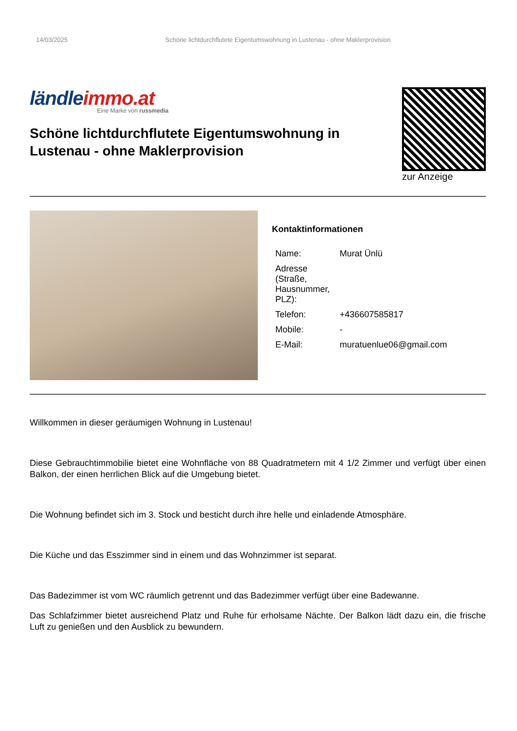14/03/2025 Schöne lichtdurchflutete Eigentumswohnung in Lustenau - ohne Maklerprovision
ländleimmo.at
Eine Marke von russmedia
Schöne lichtdurchflutete Eigentumswohnung in Lustenau - ohne Maklerprovision
zur Anzeige
Kontaktinformationen
| Name: | Murat Ünlü |
| Adresse (Straße, Hausnummer, PLZ): | |
| Telefon: | +436607585817 |
| Mobile: | - |
| E-Mail: | muratuenlue06@gmail.com |
Willkommen in dieser geräumigen Wohnung in Lustenau!
Diese Gebrauchtimmobilie bietet eine Wohnfläche von 88 Quadratmetern mit 4 1/2 Zimmer und verfügt über einen Balkon, der einen herrlichen Blick auf die Umgebung bietet.
Die Wohnung befindet sich im 3. Stock und besticht durch ihre helle und einladende Atmosphäre.
Die Küche und das Esszimmer sind in einem und das Wohnzimmer ist separat.
Das Badezimmer ist vom WC räumlich getrennt und das Badezimmer verfügt über eine Badewanne.
Das Schlafzimmer bietet ausreichend Platz und Ruhe für erholsame Nächte. Der Balkon lädt dazu ein, die frische Luft zu genießen und den Ausblick zu bewundern.